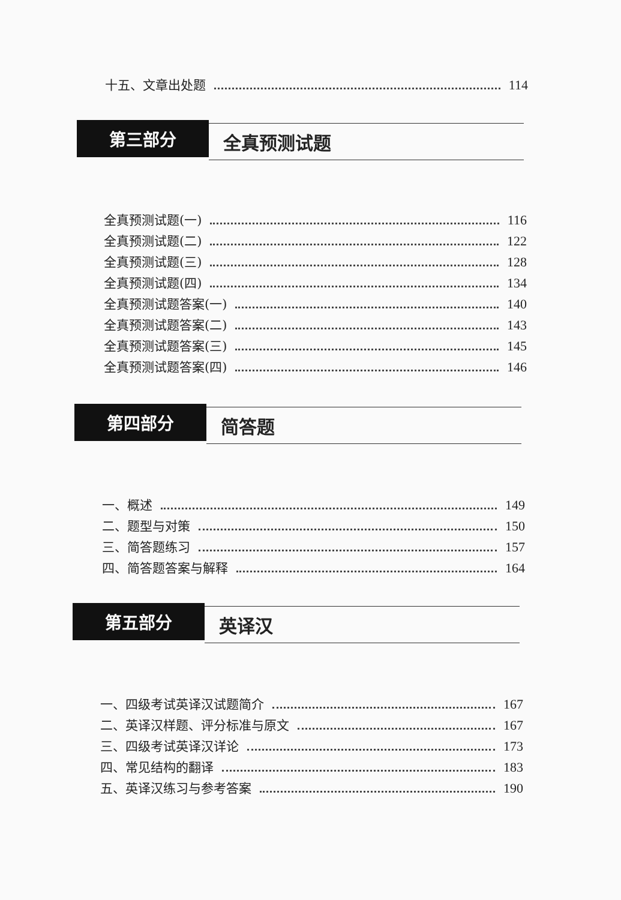十五、文章出处题 114
第三部分
全真预测试题
全真预测试题(一) 116
全真预测试题(二) 122
全真预测试题(三) 128
全真预测试题(四) 134
全真预测试题答案(一) 140
全真预测试题答案(二) 143
全真预测试题答案(三) 145
全真预测试题答案(四) 146
第四部分
简答题
一、概述 149
二、题型与对策 150
三、简答题练习 157
四、简答题答案与解释 164
第五部分
英译汉
一、四级考试英译汉试题简介 167
二、英译汉样题、评分标准与原文 167
三、四级考试英译汉详论 173
四、常见结构的翻译 183
五、英译汉练习与参考答案 190